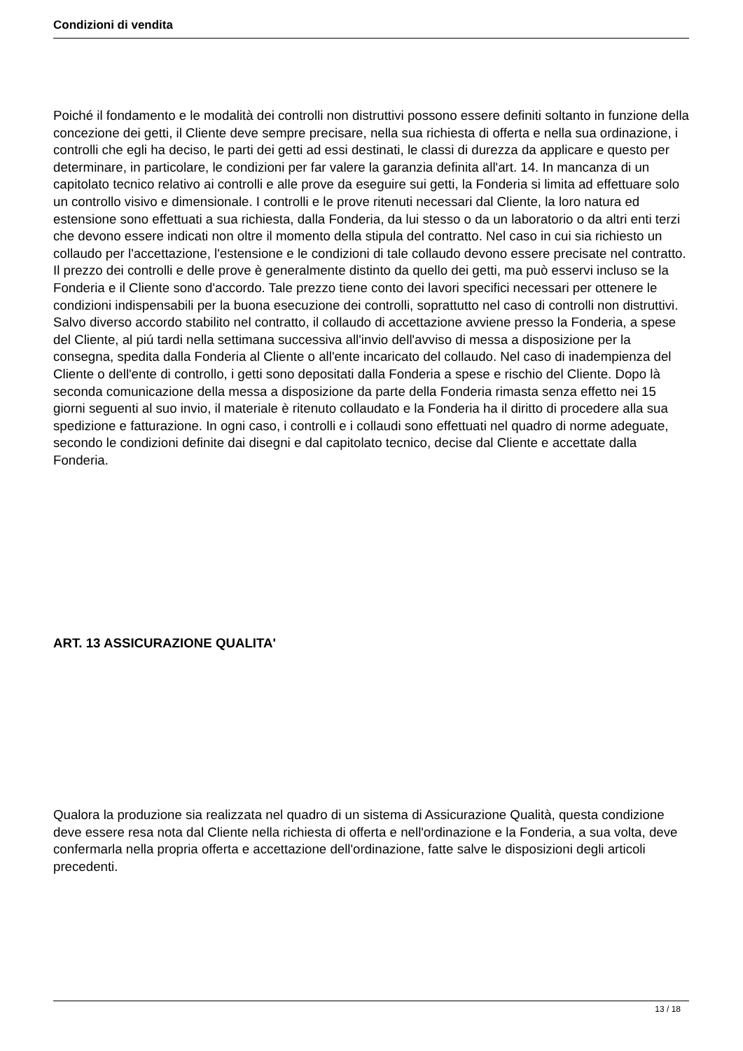Condizioni di vendita
Poiché il fondamento e le modalità dei controlli non distruttivi possono essere definiti soltanto in funzione della concezione dei getti, il Cliente deve sempre precisare, nella sua richiesta di offerta e nella sua ordinazione, i controlli che egli ha deciso, le parti dei getti ad essi destinati, le classi di durezza da applicare e questo per determinare, in particolare, le condizioni per far valere la garanzia definita all'art. 14. In mancanza di un capitolato tecnico relativo ai controlli e alle prove da eseguire sui getti, la Fonderia si limita ad effettuare solo un controllo visivo e dimensionale. I controlli e le prove ritenuti necessari dal Cliente, la loro natura ed estensione sono effettuati a sua richiesta, dalla Fonderia, da lui stesso o da un laboratorio o da altri enti terzi che devono essere indicati non oltre il momento della stipula del contratto. Nel caso in cui sia richiesto un collaudo per l'accettazione, l'estensione e le condizioni di tale collaudo devono essere precisate nel contratto. Il prezzo dei controlli e delle prove è generalmente distinto da quello dei getti, ma può esservi incluso se la Fonderia e il Cliente sono d'accordo. Tale prezzo tiene conto dei lavori specifici necessari per ottenere le condizioni indispensabili per la buona esecuzione dei controlli, soprattutto nel caso di controlli non distruttivi. Salvo diverso accordo stabilito nel contratto, il collaudo di accettazione avviene presso la Fonderia, a spese del Cliente, al piú tardi nella settimana successiva all'invio dell'avviso di messa a disposizione per la consegna, spedita dalla Fonderia al Cliente o all'ente incaricato del collaudo. Nel caso di inadempienza del Cliente o dell'ente di controllo, i getti sono depositati dalla Fonderia a spese e rischio del Cliente. Dopo là seconda comunicazione della messa a disposizione da parte della Fonderia rimasta senza effetto nei 15 giorni seguenti al suo invio, il materiale è ritenuto collaudato e la Fonderia ha il diritto di procedere alla sua spedizione e fatturazione. In ogni caso, i controlli e i collaudi sono effettuati nel quadro di norme adeguate, secondo le condizioni definite dai disegni e dal capitolato tecnico, decise dal Cliente e accettate dalla Fonderia.
ART. 13 ASSICURAZIONE QUALITA'
Qualora la produzione sia realizzata nel quadro di un sistema di Assicurazione Qualità, questa condizione deve essere resa nota dal Cliente nella richiesta di offerta e nell'ordinazione e la Fonderia, a sua volta, deve confermarla nella propria offerta e accettazione dell'ordinazione, fatte salve le disposizioni degli articoli precedenti.
13 / 18